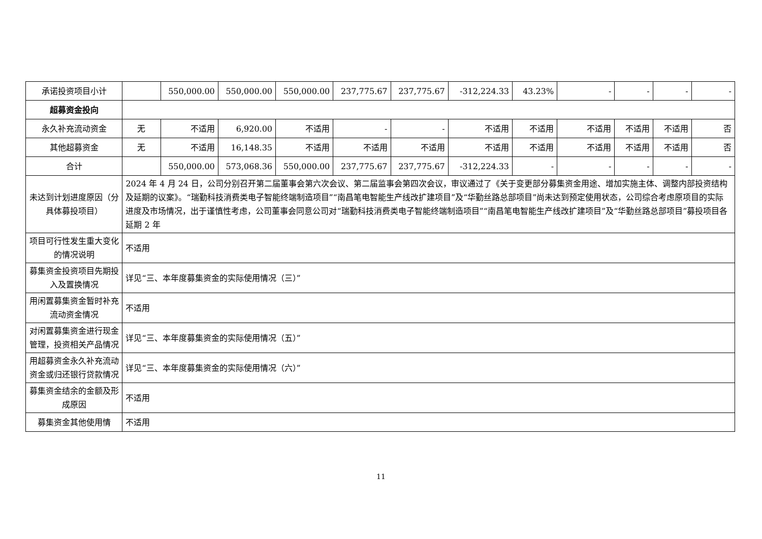| 承诺投资项目小计 | | 550,000.00 | 550,000.00 | 550,000.00 | 237,775.67 | 237,775.67 | -312,224.33 | 43.23% | - | - | - | - |
| 超募资金投向 | | | | | | | | | | | | |
| 永久补充流动资金 | 无 | 不适用 | 6,920.00 | 不适用 | - | - | 不适用 | 不适用 | 不适用 | 不适用 | 不适用 | 否 |
| 其他超募资金 | 无 | 不适用 | 16,148.35 | 不适用 | 不适用 | 不适用 | 不适用 | 不适用 | 不适用 | 不适用 | 不适用 | 否 |
| 合计 | | 550,000.00 | 573,068.36 | 550,000.00 | 237,775.67 | 237,775.67 | -312,224.33 | - | - | - | - | - |
| 未达到计划进度原因（分具体募投项目） | 2024 年 4 月 24 日，公司分别召开第二届董事会第六次会议、第二届监事会第四次会议，审议通过了《关于变更部分募集资金用途、增加实施主体、调整内部投资结构及延期的议案》。“瑞勤科技消费类电子智能终端制造项目”“南昌笔电智能生产线改扩建项目”及“华勤丝路总部项目”尚未达到预定使用状态，公司综合考虑原项目的实际进度及市场情况，出于谨慎性考虑，公司董事会同意公司对“瑞勤科技消费类电子智能终端制造项目”“南昌笔电智能生产线改扩建项目”及“华勤丝路总部项目”募投项目各延期 2 年 | | | | | | | | | | | |
| 项目可行性发生重大变化的情况说明 | 不适用 | | | | | | | | | | | |
| 募集资金投资项目先期投入及置换情况 | 详见“三、本年度募集资金的实际使用情况（三）” | | | | | | | | | | | |
| 用闲置募集资金暂时补充流动资金情况 | 不适用 | | | | | | | | | | | |
| 对闲置募集资金进行现金管理，投资相关产品情况 | 详见“三、本年度募集资金的实际使用情况（五）” | | | | | | | | | | | |
| 用超募资金永久补充流动资金或归还银行贷款情况 | 详见“三、本年度募集资金的实际使用情况（六）” | | | | | | | | | | | |
| 募集资金结余的金额及形成原因 | 不适用 | | | | | | | | | | | |
| 募集资金其他使用情 | 不适用 | | | | | | | | | | | |
11